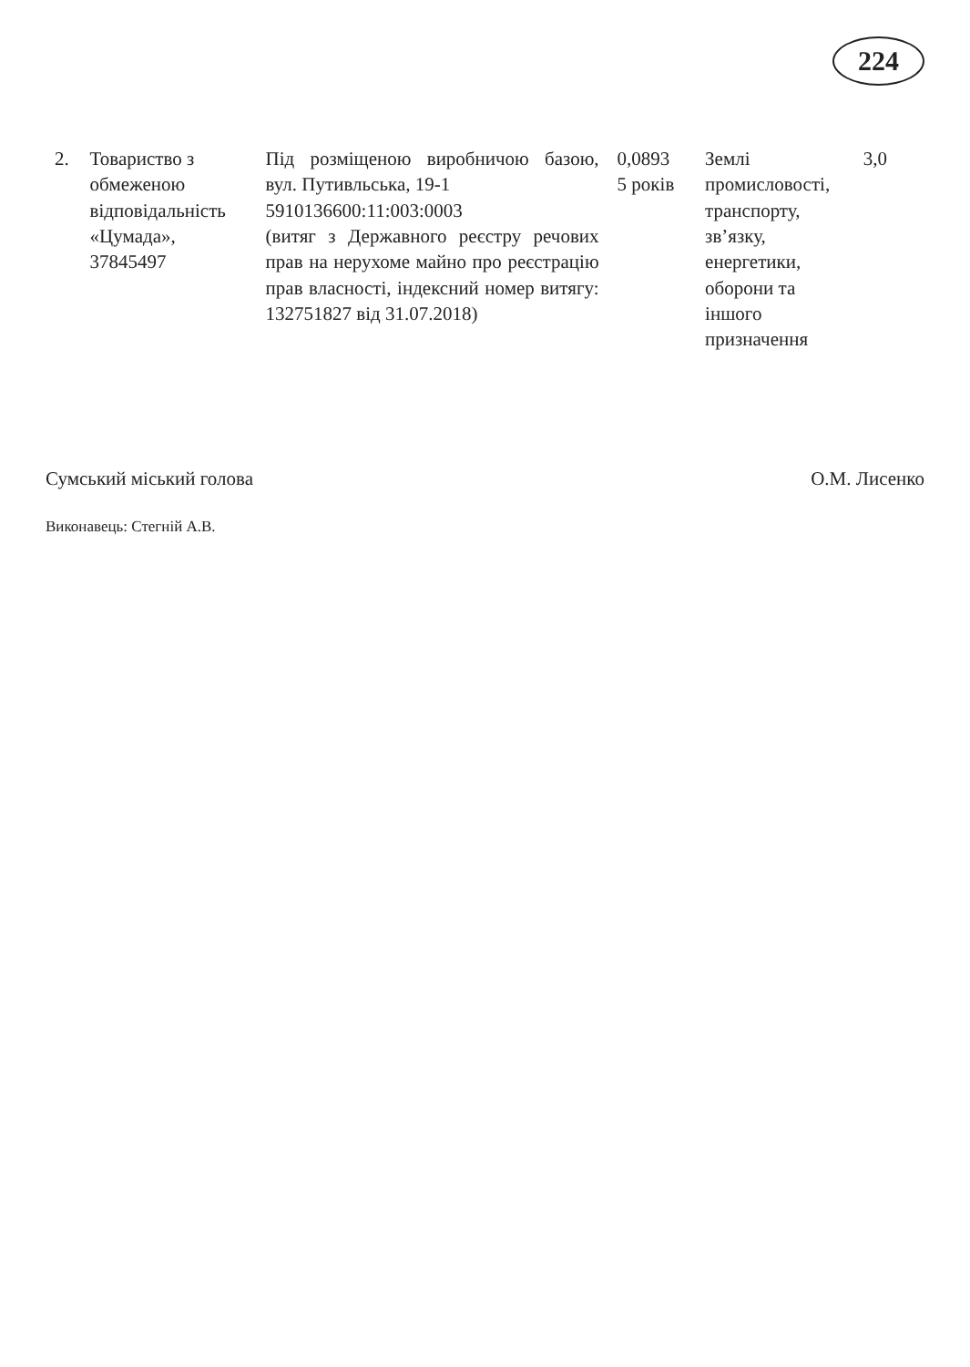224
| 2. | Товариство з обмеженою відповідальність «Цумада», 37845497 | Під розміщеною виробничою базою, вул. Путивльська, 19-1 5910136600:11:003:0003 (витяг з Державного реєстру речових прав на нерухоме майно про реєстрацію прав власності, індексний номер витягу: 132751827 від 31.07.2018) | 0,0893 5 років | Землі промисловості, транспорту, зв’язку, енергетики, оборони та іншого призначення | 3,0 |
Сумський міський голова О.М. Лисенко
Виконавець: Стегній А.В.